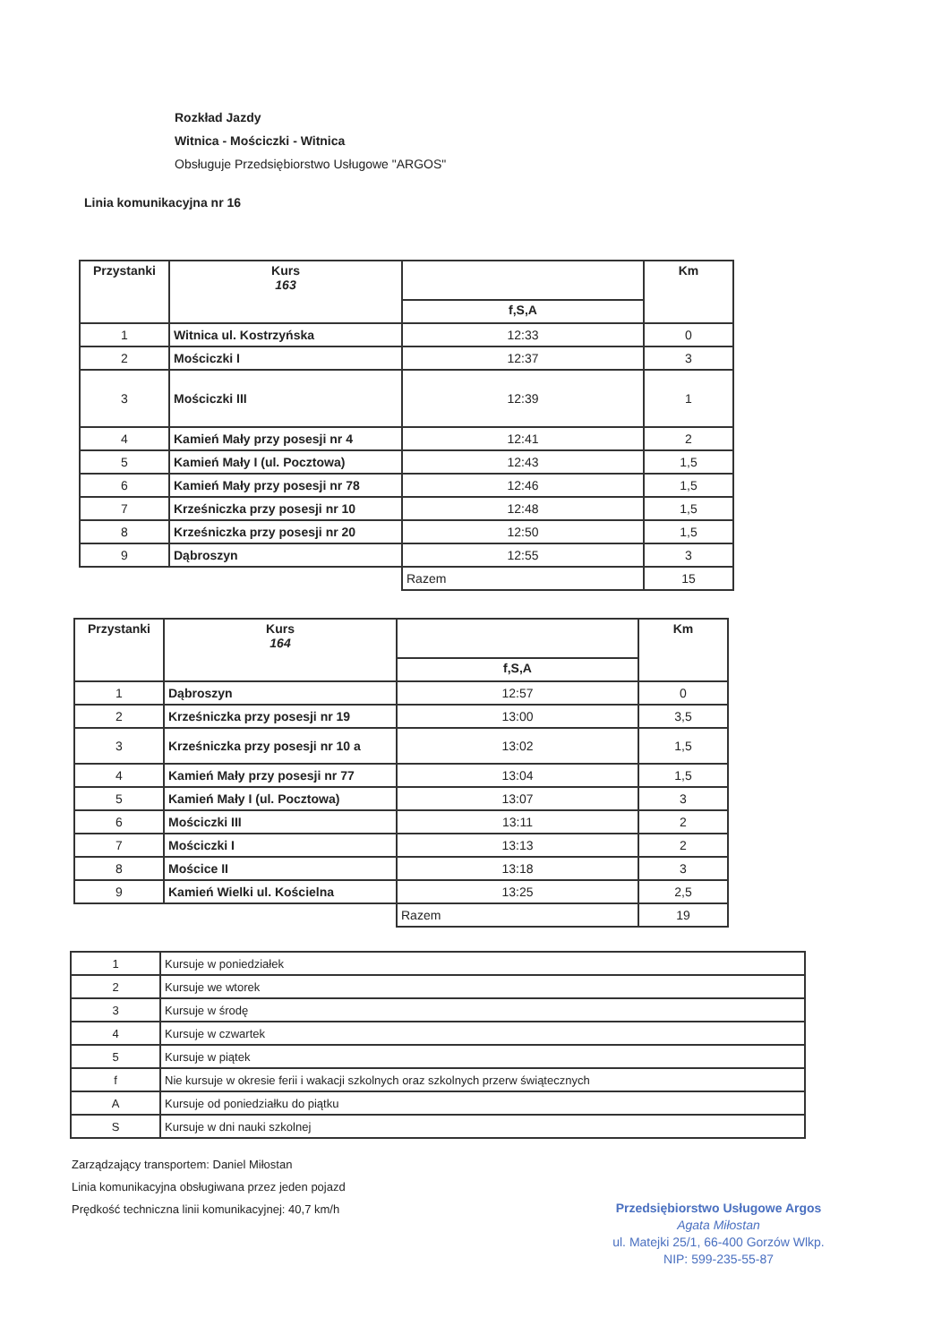Rozkład Jazdy
Witnica - Mościczki - Witnica
Obsługuje Przedsiębiorstwo Usługowe "ARGOS"
Linia komunikacyjna nr 16
| Przystanki | Kurs 163 | | Km |
| --- | --- | --- | --- |
| | | f,S,A | |
| 1 | Witnica ul. Kostrzyńska | 12:33 | 0 |
| 2 | Mościczki I | 12:37 | 3 |
| 3 | Mościczki III | 12:39 | 1 |
| 4 | Kamień Mały przy posesji nr 4 | 12:41 | 2 |
| 5 | Kamień Mały I (ul. Pocztowa) | 12:43 | 1,5 |
| 6 | Kamień Mały przy posesji nr 78 | 12:46 | 1,5 |
| 7 | Krześniczka przy posesji nr 10 | 12:48 | 1,5 |
| 8 | Krześniczka przy posesji nr 20 | 12:50 | 1,5 |
| 9 | Dąbroszyn | 12:55 | 3 |
| | | Razem | 15 |
| Przystanki | Kurs 164 | | Km |
| --- | --- | --- | --- |
| | | f,S,A | |
| 1 | Dąbroszyn | 12:57 | 0 |
| 2 | Krześniczka przy posesji nr 19 | 13:00 | 3,5 |
| 3 | Krześniczka przy posesji nr 10 a | 13:02 | 1,5 |
| 4 | Kamień Mały przy posesji nr 77 | 13:04 | 1,5 |
| 5 | Kamień Mały I (ul. Pocztowa) | 13:07 | 3 |
| 6 | Mościczki III | 13:11 | 2 |
| 7 | Mościczki I | 13:13 | 2 |
| 8 | Mościce II | 13:18 | 3 |
| 9 | Kamień Wielki ul. Kościelna | 13:25 | 2,5 |
| | | Razem | 19 |
| 1 | Kursuje w poniedziałek |
| 2 | Kursuje we wtorek |
| 3 | Kursuje w środę |
| 4 | Kursuje w czwartek |
| 5 | Kursuje w piątek |
| f | Nie kursuje w okresie ferii i wakacji szkolnych oraz szkolnych przerw świątecznych |
| A | Kursuje od poniedziałku do piątku |
| S | Kursuje w dni nauki szkolnej |
Zarządzający transportem: Daniel Miłostan
Linia komunikacyjna obsługiwana przez jeden pojazd
Prędkość techniczna linii komunikacyjnej: 40,7 km/h
Przedsiębiorstwo Usługowe Argos
Agata Miłostan
ul. Matejki 25/1, 66-400 Gorzów Wlkp.
NIP: 599-235-55-87